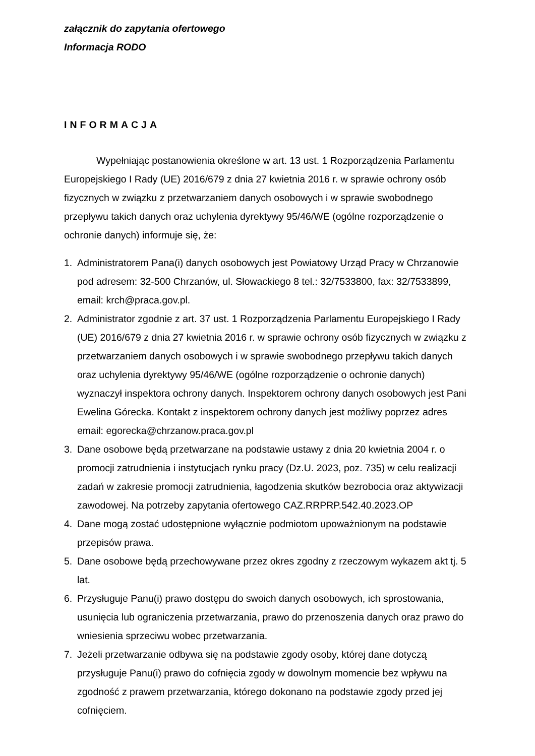załącznik do zapytania ofertowego
Informacja RODO
INFORMACJA
Wypełniając postanowienia określone w art. 13 ust. 1 Rozporządzenia Parlamentu Europejskiego I Rady (UE) 2016/679 z dnia 27 kwietnia 2016 r. w sprawie ochrony osób fizycznych w związku z przetwarzaniem danych osobowych i w sprawie swobodnego przepływu takich danych oraz uchylenia dyrektywy 95/46/WE (ogólne rozporządzenie o ochronie danych) informuje się, że:
1. Administratorem Pana(i) danych osobowych jest Powiatowy Urząd Pracy w Chrzanowie pod adresem: 32-500 Chrzanów, ul. Słowackiego 8 tel.: 32/7533800, fax: 32/7533899, email: krch@praca.gov.pl.
2. Administrator zgodnie z art. 37 ust. 1 Rozporządzenia Parlamentu Europejskiego I Rady (UE) 2016/679 z dnia 27 kwietnia 2016 r. w sprawie ochrony osób fizycznych w związku z przetwarzaniem danych osobowych i w sprawie swobodnego przepływu takich danych oraz uchylenia dyrektywy 95/46/WE (ogólne rozporządzenie o ochronie danych) wyznaczył inspektora ochrony danych. Inspektorem ochrony danych osobowych jest Pani Ewelina Górecka. Kontakt z inspektorem ochrony danych jest możliwy poprzez adres email: egorecka@chrzanow.praca.gov.pl
3. Dane osobowe będą przetwarzane na podstawie ustawy z dnia 20 kwietnia 2004 r. o promocji zatrudnienia i instytucjach rynku pracy (Dz.U. 2023, poz. 735) w celu realizacji zadań w zakresie promocji zatrudnienia, łagodzenia skutków bezrobocia oraz aktywizacji zawodowej. Na potrzeby zapytania ofertowego CAZ.RRPRP.542.40.2023.OP
4. Dane mogą zostać udostępnione wyłącznie podmiotom upoważnionym na podstawie przepisów prawa.
5. Dane osobowe będą przechowywane przez okres zgodny z rzeczowym wykazem akt tj. 5 lat.
6. Przysługuje Panu(i) prawo dostępu do swoich danych osobowych, ich sprostowania, usunięcia lub ograniczenia przetwarzania, prawo do przenoszenia danych oraz prawo do wniesienia sprzeciwu wobec przetwarzania.
7. Jeżeli przetwarzanie odbywa się na podstawie zgody osoby, której dane dotyczą przysługuje Panu(i) prawo do cofnięcia zgody w dowolnym momencie bez wpływu na zgodność z prawem przetwarzania, którego dokonano na podstawie zgody przed jej cofnięciem.